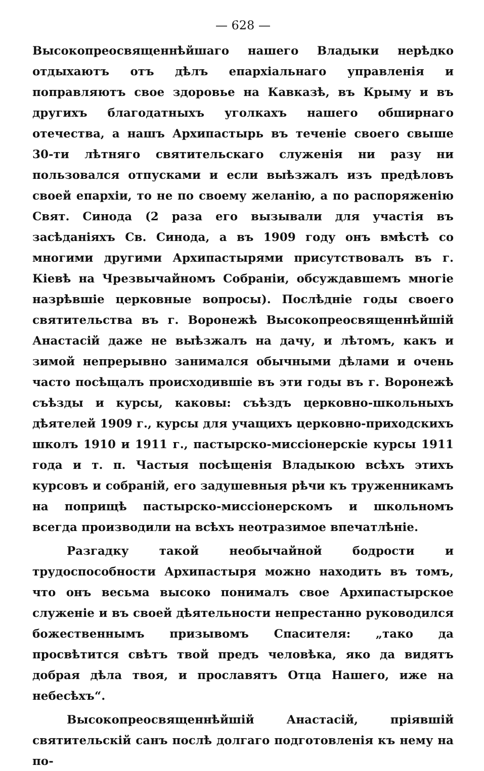— 628 —
Высокопреосвященнѣйшаго нашего Владыки нерѣдко отдыхаютъ отъ дѣлъ епархіальнаго управленія и поправляютъ свое здоровье на Кавказѣ, въ Крыму и въ другихъ благодатныхъ уголкахъ нашего обширнаго отечества, а нашъ Архипастырь въ теченіе своего свыше 30-ти лѣтняго святительскаго служенія ни разу ни пользовался отпусками и если выѣзжалъ изъ предѣловъ своей епархіи, то не по своему желанію, а по распоряженію Свят. Синода (2 раза его вызывали для участія въ засѣданіяхъ Св. Синода, а въ 1909 году онъ вмѣстѣ со многими другими Архипастырями присутствовалъ въ г. Кіевѣ на Чрезвычайномъ Собраніи, обсуждавшемъ многіе назрѣвшіе церковные вопросы). Послѣдніе годы своего святительства въ г. Воронежѣ Высокопреосвященнѣйшій Анастасій даже не выѣзжалъ на дачу, и лѣтомъ, какъ и зимой непрерывно занимался обычными дѣлами и очень часто посѣщалъ происходившіе въ эти годы въ г. Воронежѣ съѣзды и курсы, каковы: съѣздъ церковно-школьныхъ дѣятелей 1909 г., курсы для учащихъ церковно-приходскихъ школъ 1910 и 1911 г., пастырско-миссіонерскіе курсы 1911 года и т. п. Частыя посѣщенія Владыкою всѣхъ этихъ курсовъ и собраній, его задушевныя рѣчи къ труженникамъ на поприщѣ пастырско-миссіонерскомъ и школьномъ всегда производили на всѣхъ неотразимое впечатлѣніе.
Разгадку такой необычайной бодрости и трудоспособности Архипастыря можно находить въ томъ, что онъ весьма высоко понималъ свое Архипастырское служеніе и въ своей дѣятельности непрестанно руководился божественнымъ призывомъ Спасителя: „тако да просвѣтится свѣтъ твой предъ человѣка, яко да видятъ добрая дѣла твоя, и прославятъ Отца Нашего, иже на небесѣхъ“.
Высокопреосвященнѣйшій Анастасій, пріявшій святительскій санъ послѣ долгаго подготовленія къ нему на по-